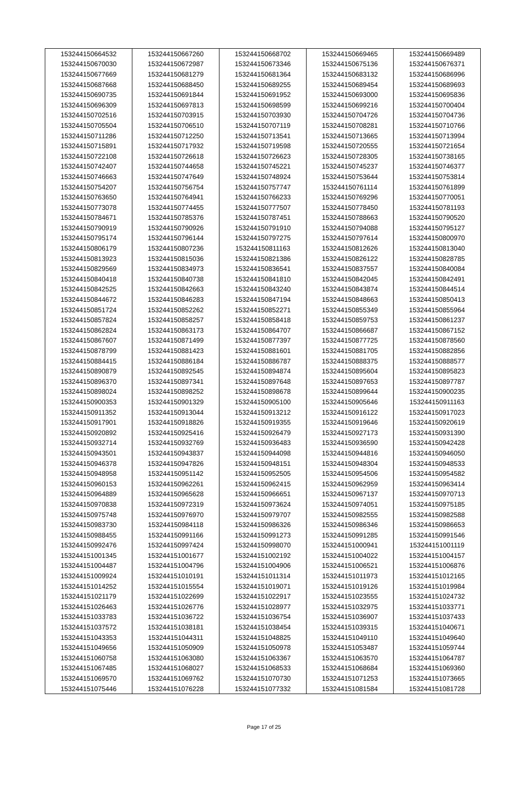| 153244150664532 | 153244150667260 | 153244150668702 | 153244150669465 | 153244150669489 |
| 153244150670030 | 153244150672987 | 153244150673346 | 153244150675136 | 153244150676371 |
| 153244150677669 | 153244150681279 | 153244150681364 | 153244150683132 | 153244150686996 |
| 153244150687668 | 153244150688450 | 153244150689255 | 153244150689454 | 153244150689693 |
| 153244150690735 | 153244150691844 | 153244150691952 | 153244150693000 | 153244150695836 |
| 153244150696309 | 153244150697813 | 153244150698599 | 153244150699216 | 153244150700404 |
| 153244150702516 | 153244150703915 | 153244150703930 | 153244150704726 | 153244150704736 |
| 153244150705504 | 153244150706510 | 153244150707119 | 153244150708281 | 153244150710766 |
| 153244150711286 | 153244150712250 | 153244150713541 | 153244150713665 | 153244150713994 |
| 153244150715891 | 153244150717932 | 153244150719598 | 153244150720555 | 153244150721654 |
| 153244150722108 | 153244150726618 | 153244150726623 | 153244150728305 | 153244150738165 |
| 153244150742407 | 153244150744658 | 153244150745221 | 153244150745237 | 153244150746377 |
| 153244150746663 | 153244150747649 | 153244150748924 | 153244150753644 | 153244150753814 |
| 153244150754207 | 153244150756754 | 153244150757747 | 153244150761114 | 153244150761899 |
| 153244150763650 | 153244150764941 | 153244150766233 | 153244150769296 | 153244150770051 |
| 153244150773078 | 153244150774455 | 153244150777507 | 153244150778450 | 153244150781193 |
| 153244150784671 | 153244150785376 | 153244150787451 | 153244150788663 | 153244150790520 |
| 153244150790919 | 153244150790926 | 153244150791910 | 153244150794088 | 153244150795127 |
| 153244150795174 | 153244150796144 | 153244150797275 | 153244150797614 | 153244150800970 |
| 153244150806179 | 153244150807236 | 153244150811163 | 153244150812626 | 153244150813040 |
| 153244150813923 | 153244150815036 | 153244150821386 | 153244150826122 | 153244150828785 |
| 153244150829569 | 153244150834973 | 153244150836541 | 153244150837557 | 153244150840084 |
| 153244150840418 | 153244150840738 | 153244150841810 | 153244150842045 | 153244150842491 |
| 153244150842525 | 153244150842663 | 153244150843240 | 153244150843874 | 153244150844514 |
| 153244150844672 | 153244150846283 | 153244150847194 | 153244150848663 | 153244150850413 |
| 153244150851724 | 153244150852262 | 153244150852271 | 153244150855349 | 153244150855964 |
| 153244150857824 | 153244150858257 | 153244150858418 | 153244150859753 | 153244150861237 |
| 153244150862824 | 153244150863173 | 153244150864707 | 153244150866687 | 153244150867152 |
| 153244150867607 | 153244150871499 | 153244150877397 | 153244150877725 | 153244150878560 |
| 153244150878799 | 153244150881423 | 153244150881601 | 153244150881705 | 153244150882856 |
| 153244150884415 | 153244150886184 | 153244150886787 | 153244150888375 | 153244150888577 |
| 153244150890879 | 153244150892545 | 153244150894874 | 153244150895604 | 153244150895823 |
| 153244150896370 | 153244150897341 | 153244150897648 | 153244150897653 | 153244150897787 |
| 153244150898024 | 153244150898252 | 153244150898678 | 153244150899644 | 153244150900235 |
| 153244150900353 | 153244150901329 | 153244150905100 | 153244150905646 | 153244150911163 |
| 153244150911352 | 153244150913044 | 153244150913212 | 153244150916122 | 153244150917023 |
| 153244150917901 | 153244150918826 | 153244150919355 | 153244150919646 | 153244150920619 |
| 153244150920892 | 153244150925416 | 153244150926479 | 153244150927173 | 153244150931390 |
| 153244150932714 | 153244150932769 | 153244150936483 | 153244150936590 | 153244150942428 |
| 153244150943501 | 153244150943837 | 153244150944098 | 153244150944816 | 153244150946050 |
| 153244150946378 | 153244150947826 | 153244150948151 | 153244150948304 | 153244150948533 |
| 153244150948958 | 153244150951142 | 153244150952505 | 153244150954506 | 153244150954582 |
| 153244150960153 | 153244150962261 | 153244150962415 | 153244150962959 | 153244150963414 |
| 153244150964889 | 153244150965628 | 153244150966651 | 153244150967137 | 153244150970713 |
| 153244150970838 | 153244150972319 | 153244150973624 | 153244150974051 | 153244150975185 |
| 153244150975748 | 153244150976970 | 153244150979707 | 153244150982555 | 153244150982588 |
| 153244150983730 | 153244150984118 | 153244150986326 | 153244150986346 | 153244150986653 |
| 153244150988455 | 153244150991166 | 153244150991273 | 153244150991285 | 153244150991546 |
| 153244150992476 | 153244150997424 | 153244150998070 | 153244151000941 | 153244151001119 |
| 153244151001345 | 153244151001677 | 153244151002192 | 153244151004022 | 153244151004157 |
| 153244151004487 | 153244151004796 | 153244151004906 | 153244151006521 | 153244151006876 |
| 153244151009924 | 153244151010191 | 153244151011314 | 153244151011973 | 153244151012165 |
| 153244151014252 | 153244151015554 | 153244151019071 | 153244151019126 | 153244151019984 |
| 153244151021179 | 153244151022699 | 153244151022917 | 153244151023555 | 153244151024732 |
| 153244151026463 | 153244151026776 | 153244151028977 | 153244151032975 | 153244151033771 |
| 153244151033783 | 153244151036722 | 153244151036754 | 153244151036907 | 153244151037433 |
| 153244151037572 | 153244151038181 | 153244151038454 | 153244151039315 | 153244151040671 |
| 153244151043353 | 153244151044311 | 153244151048825 | 153244151049110 | 153244151049640 |
| 153244151049656 | 153244151050909 | 153244151050978 | 153244151053487 | 153244151059744 |
| 153244151060758 | 153244151063080 | 153244151063367 | 153244151063570 | 153244151064787 |
| 153244151067485 | 153244151068027 | 153244151068533 | 153244151068684 | 153244151069360 |
| 153244151069570 | 153244151069762 | 153244151070730 | 153244151071253 | 153244151073665 |
| 153244151075446 | 153244151076228 | 153244151077332 | 153244151081584 | 153244151081728 |
Page 17 of 25